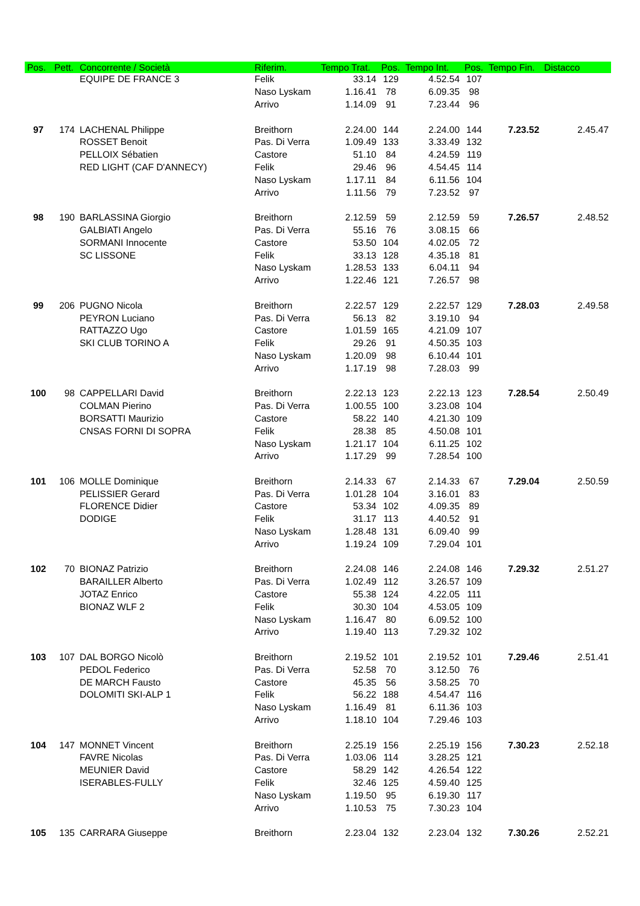| Pos. | Pett. | Concorrente / Società | Riferim. | Tempo Trat. | Pos. | Tempo Int. | Pos. | Tempo Fin. | Distacco |
| --- | --- | --- | --- | --- | --- | --- | --- | --- | --- |
| | | EQUIPE DE FRANCE 3 | Felik | 33.14 | 129 | 4.52.54 | 107 | | |
| | | | Naso Lyskam | 1.16.41 | 78 | 6.09.35 | 98 | | |
| | | | Arrivo | 1.14.09 | 91 | 7.23.44 | 96 | | |
| 97 | 174 | LACHENAL Philippe | Breithorn | 2.24.00 | 144 | 2.24.00 | 144 | 7.23.52 | 2.45.47 |
| | | ROSSET Benoit | Pas. Di Verra | 1.09.49 | 133 | 3.33.49 | 132 | | |
| | | PELLOIX Sébatien | Castore | 51.10 | 84 | 4.24.59 | 119 | | |
| | | RED LIGHT (CAF D'ANNECY) | Felik | 29.46 | 96 | 4.54.45 | 114 | | |
| | | | Naso Lyskam | 1.17.11 | 84 | 6.11.56 | 104 | | |
| | | | Arrivo | 1.11.56 | 79 | 7.23.52 | 97 | | |
| 98 | 190 | BARLASSINA Giorgio | Breithorn | 2.12.59 | 59 | 2.12.59 | 59 | 7.26.57 | 2.48.52 |
| | | GALBIATI Angelo | Pas. Di Verra | 55.16 | 76 | 3.08.15 | 66 | | |
| | | SORMANI Innocente | Castore | 53.50 | 104 | 4.02.05 | 72 | | |
| | | SC LISSONE | Felik | 33.13 | 128 | 4.35.18 | 81 | | |
| | | | Naso Lyskam | 1.28.53 | 133 | 6.04.11 | 94 | | |
| | | | Arrivo | 1.22.46 | 121 | 7.26.57 | 98 | | |
| 99 | 206 | PUGNO Nicola | Breithorn | 2.22.57 | 129 | 2.22.57 | 129 | 7.28.03 | 2.49.58 |
| | | PEYRON Luciano | Pas. Di Verra | 56.13 | 82 | 3.19.10 | 94 | | |
| | | RATTAZZO Ugo | Castore | 1.01.59 | 165 | 4.21.09 | 107 | | |
| | | SKI CLUB TORINO A | Felik | 29.26 | 91 | 4.50.35 | 103 | | |
| | | | Naso Lyskam | 1.20.09 | 98 | 6.10.44 | 101 | | |
| | | | Arrivo | 1.17.19 | 98 | 7.28.03 | 99 | | |
| 100 | 98 | CAPPELLARI David | Breithorn | 2.22.13 | 123 | 2.22.13 | 123 | 7.28.54 | 2.50.49 |
| | | COLMAN Pierino | Pas. Di Verra | 1.00.55 | 100 | 3.23.08 | 104 | | |
| | | BORSATTI Maurizio | Castore | 58.22 | 140 | 4.21.30 | 109 | | |
| | | CNSAS FORNI DI SOPRA | Felik | 28.38 | 85 | 4.50.08 | 101 | | |
| | | | Naso Lyskam | 1.21.17 | 104 | 6.11.25 | 102 | | |
| | | | Arrivo | 1.17.29 | 99 | 7.28.54 | 100 | | |
| 101 | 106 | MOLLE Dominique | Breithorn | 2.14.33 | 67 | 2.14.33 | 67 | 7.29.04 | 2.50.59 |
| | | PELISSIER Gerard | Pas. Di Verra | 1.01.28 | 104 | 3.16.01 | 83 | | |
| | | FLORENCE Didier | Castore | 53.34 | 102 | 4.09.35 | 89 | | |
| | | DODIGE | Felik | 31.17 | 113 | 4.40.52 | 91 | | |
| | | | Naso Lyskam | 1.28.48 | 131 | 6.09.40 | 99 | | |
| | | | Arrivo | 1.19.24 | 109 | 7.29.04 | 101 | | |
| 102 | 70 | BIONAZ Patrizio | Breithorn | 2.24.08 | 146 | 2.24.08 | 146 | 7.29.32 | 2.51.27 |
| | | BARAILLER Alberto | Pas. Di Verra | 1.02.49 | 112 | 3.26.57 | 109 | | |
| | | JOTAZ Enrico | Castore | 55.38 | 124 | 4.22.05 | 111 | | |
| | | BIONAZ WLF 2 | Felik | 30.30 | 104 | 4.53.05 | 109 | | |
| | | | Naso Lyskam | 1.16.47 | 80 | 6.09.52 | 100 | | |
| | | | Arrivo | 1.19.40 | 113 | 7.29.32 | 102 | | |
| 103 | 107 | DAL BORGO Nicolò | Breithorn | 2.19.52 | 101 | 2.19.52 | 101 | 7.29.46 | 2.51.41 |
| | | PEDOL Federico | Pas. Di Verra | 52.58 | 70 | 3.12.50 | 76 | | |
| | | DE MARCH Fausto | Castore | 45.35 | 56 | 3.58.25 | 70 | | |
| | | DOLOMITI SKI-ALP 1 | Felik | 56.22 | 188 | 4.54.47 | 116 | | |
| | | | Naso Lyskam | 1.16.49 | 81 | 6.11.36 | 103 | | |
| | | | Arrivo | 1.18.10 | 104 | 7.29.46 | 103 | | |
| 104 | 147 | MONNET Vincent | Breithorn | 2.25.19 | 156 | 2.25.19 | 156 | 7.30.23 | 2.52.18 |
| | | FAVRE Nicolas | Pas. Di Verra | 1.03.06 | 114 | 3.28.25 | 121 | | |
| | | MEUNIER David | Castore | 58.29 | 142 | 4.26.54 | 122 | | |
| | | ISERABLES-FULLY | Felik | 32.46 | 125 | 4.59.40 | 125 | | |
| | | | Naso Lyskam | 1.19.50 | 95 | 6.19.30 | 117 | | |
| | | | Arrivo | 1.10.53 | 75 | 7.30.23 | 104 | | |
| 105 | 135 | CARRARA Giuseppe | Breithorn | 2.23.04 | 132 | 2.23.04 | 132 | 7.30.26 | 2.52.21 |